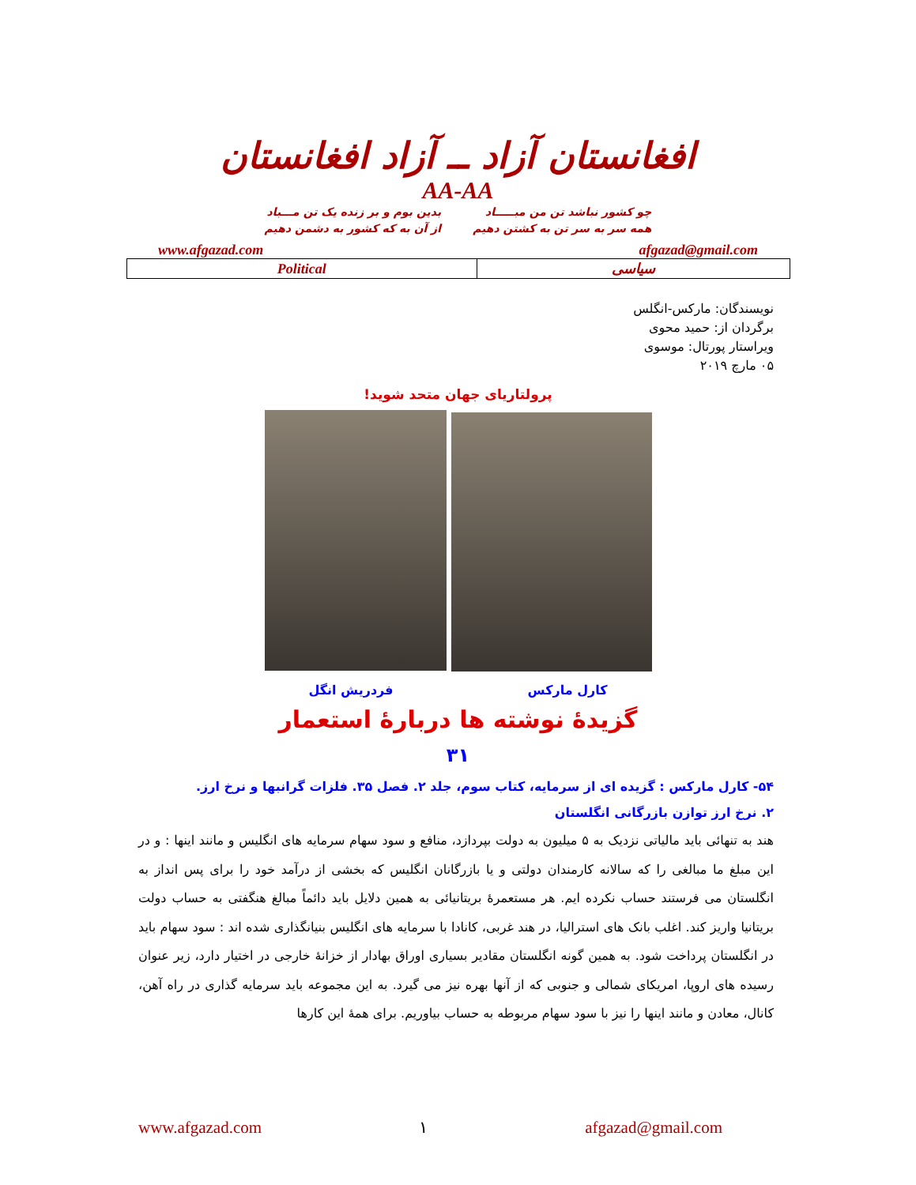افغانستان آزاد ــ آزاد افغانستان
AA-AA
چو کشور نباشد تن من مبـــــاد
همه سر به سر تن به کشتن دهیم
بدین بوم و بر زنده یک تن مـــباد
از آن به که کشور به دشمن دهیم
www.afgazad.com afgazad@gmail.com
| Political | سیاسی |
نویسندگان: مارکس-انگلس
برگردان از: حمید محوی
ویراستار پورتال: موسوی
۰۵ مارچ ۲۰۱۹
پرولتاریای جهان متحد شوید!
کارل مارکس فردریش انگل
گزیدۀ نوشته ها دربارۀ استعمار
۳۱
۵۴- کارل مارکس : گزیده ای از سرمایه، کتاب سوم، جلد ۲. فصل ۳۵. فلزات گرانبها و نرخ ارز.
۲. نرخ ارز توازن بازرگانی انگلستان
هند به تنهائی باید مالیاتی نزدیک به ۵ میلیون به دولت بپردازد، منافع و سود سهام سرمایه های انگلیس و مانند اینها : و در این مبلغ ما مبالغی را که سالانه کارمندان دولتی و یا بازرگانان انگلیس که بخشی از درآمد خود را برای پس انداز به انگلستان می فرستند حساب نکرده ایم. هر مستعمرۀ بریتانیائی به همین دلایل باید دائماً مبالغ هنگفتی به حساب دولت بریتانیا واریز کند. اغلب بانک های استرالیا، در هند غربی، کانادا با سرمایه های انگلیس بنیانگذاری شده اند : سود سهام باید در انگلستان پرداخت شود. به همین گونه انگلستان مقادیر بسیاری اوراق بهادار از خزانۀ خارجی در اختیار دارد، زیر عنوان رسیده های اروپا، امریکای شمالی و جنوبی که از آنها بهره نیز می گیرد. به این مجموعه باید سرمایه گذاری در راه آهن، کانال، معادن و مانند اینها را نیز با سود سهام مربوطه به حساب بیاوریم. برای همۀ این کارها
www.afgazad.com ۱ afgazad@gmail.com